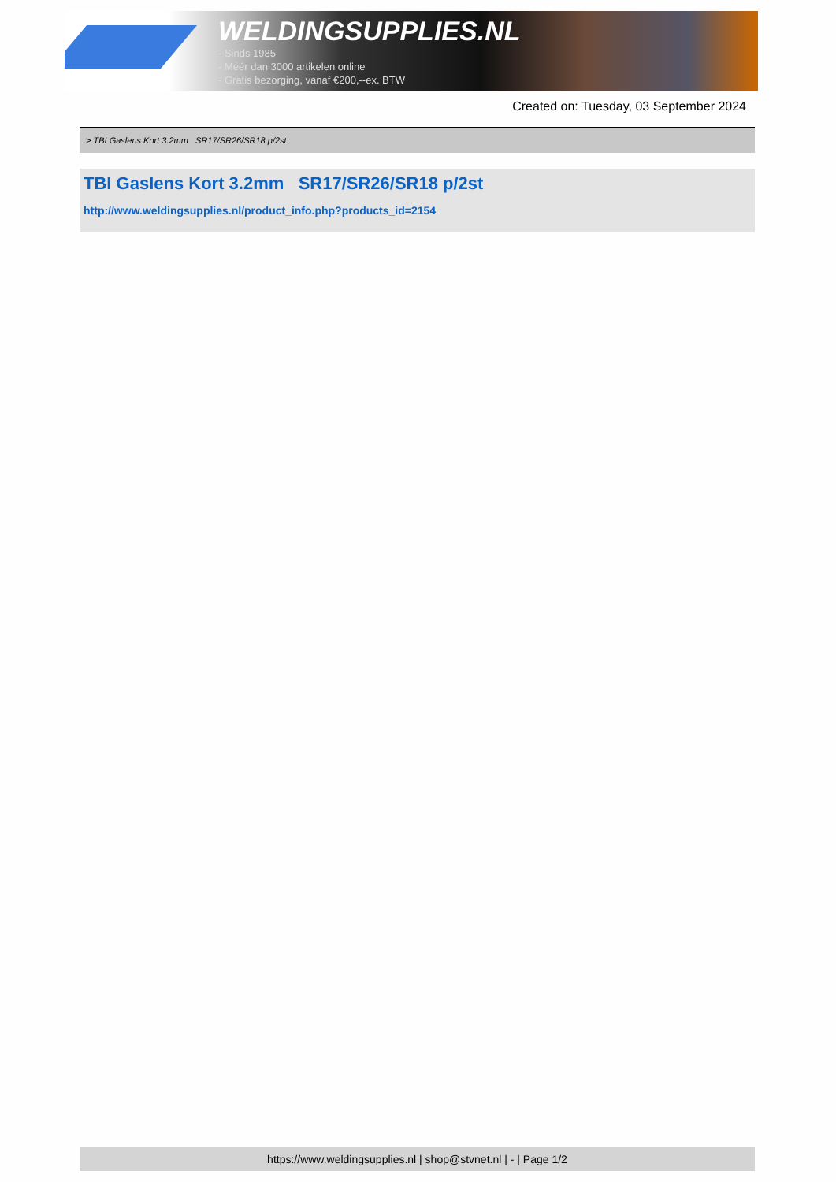WELDINGSUPPLIES.NL
- Sinds 1985
- Méér dan 3000 artikelen online
- Gratis bezorging, vanaf €200,--ex. BTW
Created on: Tuesday, 03 September 2024
> TBI Gaslens Kort 3.2mm SR17/SR26/SR18 p/2st
TBI Gaslens Kort 3.2mm SR17/SR26/SR18 p/2st
http://www.weldingsupplies.nl/product_info.php?products_id=2154
https://www.weldingsupplies.nl | shop@stvnet.nl | - | Page 1/2